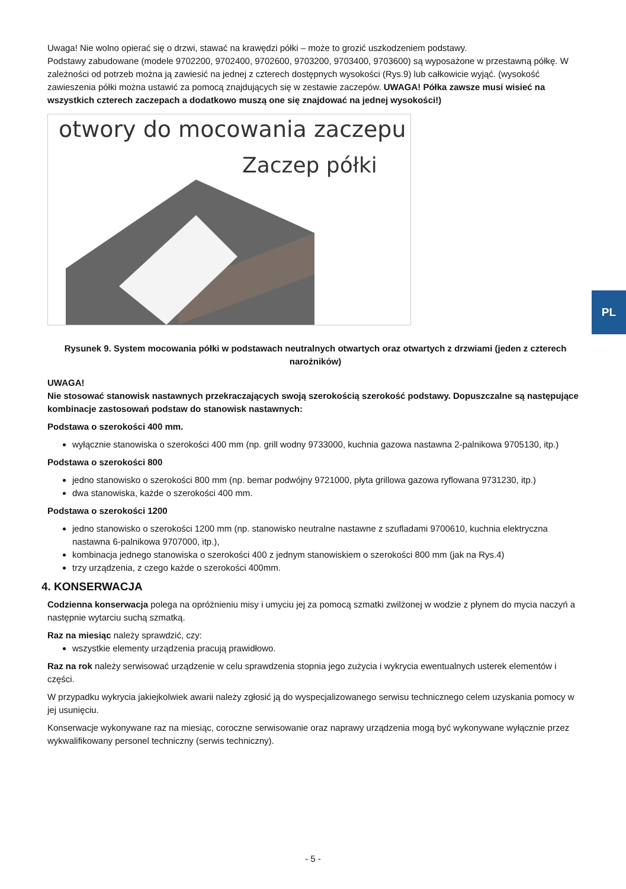Uwaga! Nie wolno opierać się o drzwi, stawać na krawędzi półki – może to grozić uszkodzeniem podstawy.
Podstawy zabudowane (modele 9702200, 9702400, 9702600, 9703200, 9703400, 9703600) są wyposażone w przestawną półkę. W zależności od potrzeb można ją zawiesić na jednej z czterech dostępnych wysokości (Rys.9) lub całkowicie wyjąć. (wysokość zawieszenia półki można ustawić za pomocą znajdujących się w zestawie zaczepów. UWAGA! Półka zawsze musi wisieć na wszystkich czterech zaczepach a dodatkowo muszą one się znajdować na jednej wysokości!)
otwory do mocowania zaczepu
Zaczep półki
Rysunek 9. System mocowania półki w podstawach neutralnych otwartych oraz otwartych z drzwiami (jeden z czterech narożników)
UWAGA!
Nie stosować stanowisk nastawnych przekraczających swoją szerokością szerokość podstawy. Dopuszczalne są następujące kombinacje zastosowań podstaw do stanowisk nastawnych:
Podstawa o szerokości 400 mm.
wyłącznie stanowiska o szerokości 400 mm (np. grill wodny 9733000, kuchnia gazowa nastawna 2-palnikowa 9705130, itp.)
Podstawa o szerokości 800
jedno stanowisko o szerokości 800 mm (np. bemar podwójny 9721000, płyta grillowa gazowa ryflowana 9731230, itp.)
dwa stanowiska, każde o szerokości 400 mm.
Podstawa o szerokości 1200
jedno stanowisko o szerokości 1200 mm (np. stanowisko neutralne nastawne z szufladami 9700610, kuchnia elektryczna nastawna 6-palnikowa 9707000, itp.),
kombinacja jednego stanowiska o szerokości 400 z jednym stanowiskiem o szerokości 800 mm (jak na Rys.4)
trzy urządzenia, z czego każde o szerokości 400mm.
4. KONSERWACJA
Codzienna konserwacja polega na opróżnieniu misy i umyciu jej za pomocą szmatki zwilżonej w wodzie z płynem do mycia naczyń a następnie wytarciu suchą szmatką.
Raz na miesiąc należy sprawdzić, czy:
wszystkie elementy urządzenia pracują prawidłowo.
Raz na rok należy serwisować urządzenie w celu sprawdzenia stopnia jego zużycia i wykrycia ewentualnych usterek elementów i części.
W przypadku wykrycia jakiejkolwiek awarii należy zgłosić ją do wyspecjalizowanego serwisu technicznego celem uzyskania pomocy w jej usunięciu.
Konserwacje wykonywane raz na miesiąc, coroczne serwisowanie oraz naprawy urządzenia mogą być wykonywane wyłącznie przez wykwalifikowany personel techniczny (serwis techniczny).
PL
- 5 -